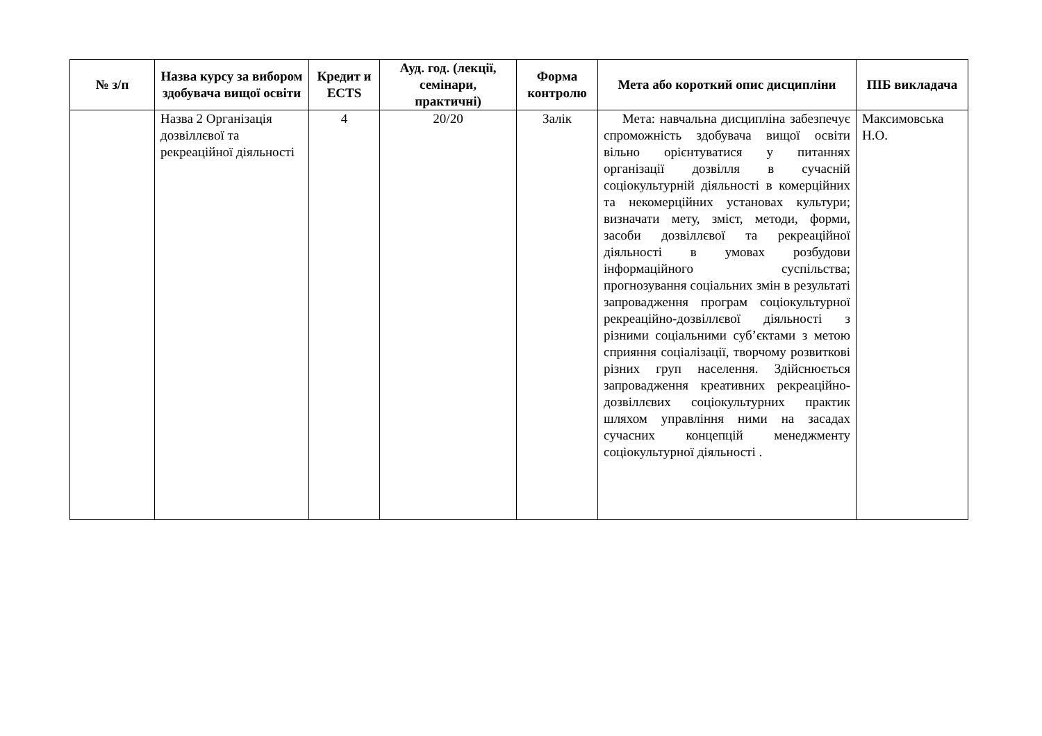| № з/п | Назва курсу за вибором здобувача вищої освіти | Кредит и ECTS | Ауд. год. (лекції, семінари, практичні) | Форма контролю | Мета або короткий опис дисципліни | ПІБ викладача |
| --- | --- | --- | --- | --- | --- | --- |
| | Назва 2 Організація дозвіллєвої та рекреаційної діяльності | 4 | 20/20 | Залік | Мета: навчальна дисципліна забезпечує спроможність здобувача вищої освіти вільно орієнтуватися у питаннях організації дозвілля в сучасній соціокультурній діяльності в комерційних та некомерційних установах культури; визначати мету, зміст, методи, форми, засоби дозвіллєвої та рекреаційної діяльності в умовах розбудови інформаційного суспільства; прогнозування соціальних змін в результаті запровадження програм соціокультурної рекреаційно-дозвіллєвої діяльності з різними соціальними суб’єктами з метою сприяння соціалізації, творчому розвиткові різних груп населення. Здійснюється запровадження креативних рекреаційно-дозвіллєвих соціокультурних практик шляхом управління ними на засадах сучасних концепцій менеджменту соціокультурної діяльності . | Максимовська Н.О. |